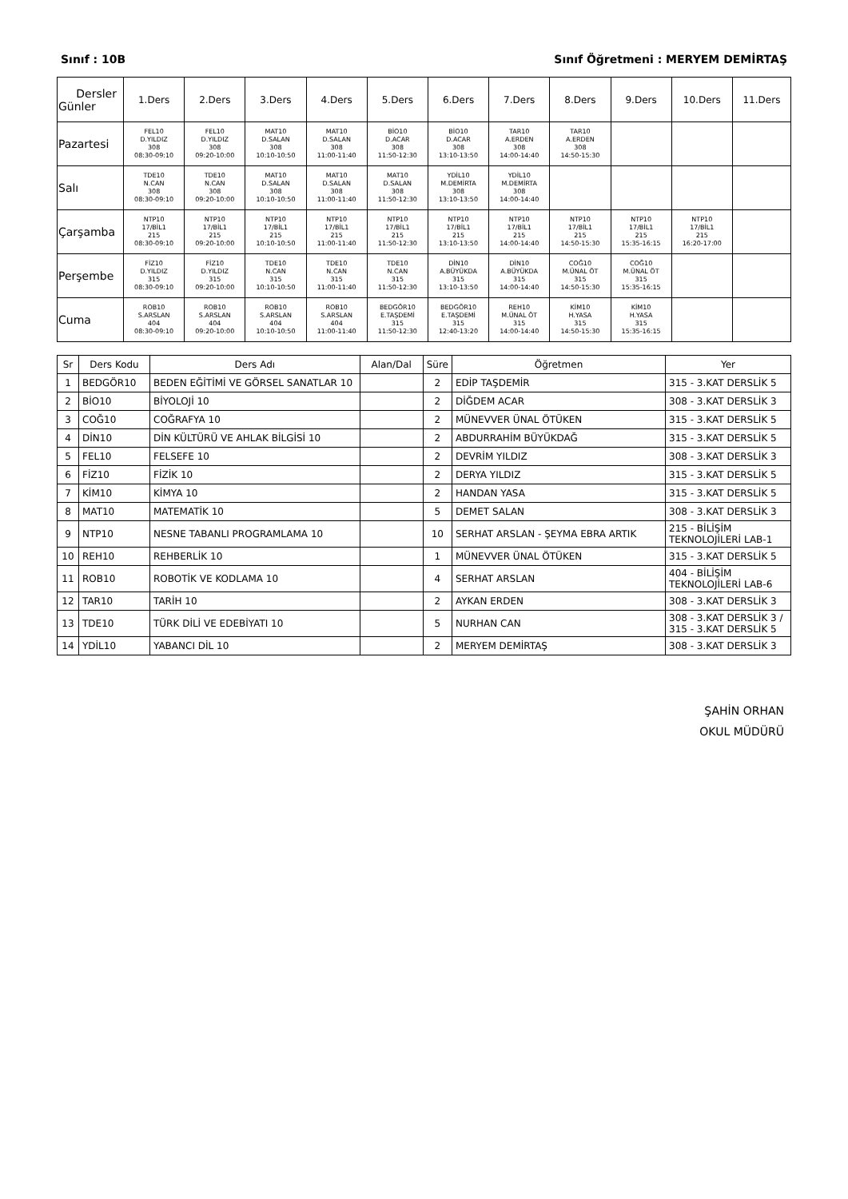Sınıf : 10B Sınıf Öğretmeni : MERYEM DEMİRTAŞ
| Dersler Günler | 1.Ders | 2.Ders | 3.Ders | 4.Ders | 5.Ders | 6.Ders | 7.Ders | 8.Ders | 9.Ders | 10.Ders | 11.Ders |
| --- | --- | --- | --- | --- | --- | --- | --- | --- | --- | --- | --- |
| Pazartesi | FEL10 D.YILDIZ 308 08:30-09:10 | FEL10 D.YILDIZ 308 09:20-10:00 | MAT10 D.SALAN 308 10:10-10:50 | MAT10 D.SALAN 308 11:00-11:40 | BİO10 D.ACAR 308 11:50-12:30 | BİO10 D.ACAR 308 13:10-13:50 | TAR10 A.ERDEN 308 14:00-14:40 | TAR10 A.ERDEN 308 14:50-15:30 | | | |
| Salı | TDE10 N.CAN 308 08:30-09:10 | TDE10 N.CAN 308 09:20-10:00 | MAT10 D.SALAN 308 10:10-10:50 | MAT10 D.SALAN 308 11:00-11:40 | MAT10 D.SALAN 308 11:50-12:30 | YDİL10 M.DEMİRTA 308 13:10-13:50 | YDİL10 M.DEMİRTA 308 14:00-14:40 | | | | |
| Çarşamba | NTP10 17/BİL1 215 08:30-09:10 | NTP10 17/BİL1 215 09:20-10:00 | NTP10 17/BİL1 215 10:10-10:50 | NTP10 17/BİL1 215 11:00-11:40 | NTP10 17/BİL1 215 11:50-12:30 | NTP10 17/BİL1 215 13:10-13:50 | NTP10 17/BİL1 215 14:00-14:40 | NTP10 17/BİL1 215 14:50-15:30 | NTP10 17/BİL1 215 15:35-16:15 | NTP10 17/BİL1 215 16:20-17:00 | |
| Perşembe | FİZ10 D.YILDIZ 315 08:30-09:10 | FİZ10 D.YILDIZ 315 09:20-10:00 | TDE10 N.CAN 315 10:10-10:50 | TDE10 N.CAN 315 11:00-11:40 | TDE10 N.CAN 315 11:50-12:30 | DİN10 A.BÜYÜKDA 315 13:10-13:50 | DİN10 A.BÜYÜKDA 315 14:00-14:40 | COĞ10 M.ÜNAL ÖT 315 14:50-15:30 | COĞ10 M.ÜNAL ÖT 315 15:35-16:15 | | |
| Cuma | ROB10 S.ARSLAN 404 08:30-09:10 | ROB10 S.ARSLAN 404 09:20-10:00 | ROB10 S.ARSLAN 404 10:10-10:50 | ROB10 S.ARSLAN 404 11:00-11:40 | BEDGÖR10 E.TAŞDEMİ 315 11:50-12:30 | BEDGÖR10 E.TAŞDEMİ 315 12:40-13:20 | REH10 M.ÜNAL ÖT 315 14:00-14:40 | KİM10 H.YASA 315 14:50-15:30 | KİM10 H.YASA 315 15:35-16:15 | | |
| Sr | Ders Kodu | Ders Adı | Alan/Dal | Süre | Öğretmen | Yer |
| --- | --- | --- | --- | --- | --- | --- |
| 1 | BEDGÖR10 | BEDEN EĞİTİMİ VE GÖRSEL SANATLAR 10 | | 2 | EDİP TAŞDEMİR | 315 - 3.KAT DERSLİK 5 |
| 2 | BİO10 | BİYOLOJİ 10 | | 2 | DİĞDEM ACAR | 308 - 3.KAT DERSLİK 3 |
| 3 | COĞ10 | COĞRAFYA 10 | | 2 | MÜNEVVER ÜNAL ÖTÜKEN | 315 - 3.KAT DERSLİK 5 |
| 4 | DİN10 | DİN KÜLTÜRÜ VE AHLAK BİLGİSİ 10 | | 2 | ABDURRAHİM BÜYÜKDAĞ | 315 - 3.KAT DERSLİK 5 |
| 5 | FEL10 | FELSEFE 10 | | 2 | DEVRİM YILDIZ | 308 - 3.KAT DERSLİK 3 |
| 6 | FİZ10 | FİZİK 10 | | 2 | DERYA YILDIZ | 315 - 3.KAT DERSLİK 5 |
| 7 | KİM10 | KİMYA 10 | | 2 | HANDAN YASA | 315 - 3.KAT DERSLİK 5 |
| 8 | MAT10 | MATEMATİK 10 | | 5 | DEMET SALAN | 308 - 3.KAT DERSLİK 3 |
| 9 | NTP10 | NESNE TABANLI PROGRAMLAMA 10 | | 10 | SERHAT ARSLAN - ŞEYMA EBRA ARTIK | 215 - BİLİŞİM TEKNOLOJİLERİ LAB-1 |
| 10 | REH10 | REHBERLİK 10 | | 1 | MÜNEVVER ÜNAL ÖTÜKEN | 315 - 3.KAT DERSLİK 5 |
| 11 | ROB10 | ROBOTİK VE KODLAMA 10 | | 4 | SERHAT ARSLAN | 404 - BİLİŞİM TEKNOLOJİLERİ LAB-6 |
| 12 | TAR10 | TARİH 10 | | 2 | AYKAN ERDEN | 308 - 3.KAT DERSLİK 3 |
| 13 | TDE10 | TÜRK DİLİ VE EDEBİYATI 10 | | 5 | NURHAN CAN | 308 - 3.KAT DERSLİK 3 / 315 - 3.KAT DERSLİK 5 |
| 14 | YDİL10 | YABANCI DİL 10 | | 2 | MERYEM DEMİRTAŞ | 308 - 3.KAT DERSLİK 3 |
ŞAHİN ORHAN
OKUL MÜDÜRÜ